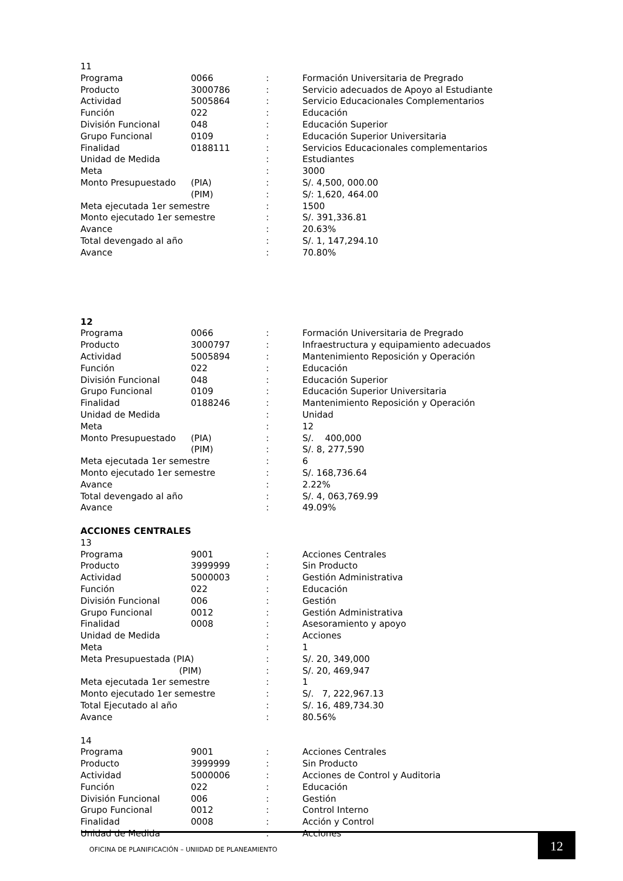11
| Programa | 0066 | : | Formación Universitaria de Pregrado |
| Producto | 3000786 | : | Servicio adecuados de Apoyo al Estudiante |
| Actividad | 5005864 | : | Servicio Educacionales Complementarios |
| Función | 022 | : | Educación |
| División Funcional | 048 | : | Educación Superior |
| Grupo Funcional | 0109 | : | Educación Superior Universitaria |
| Finalidad | 0188111 | : | Servicios Educacionales complementarios |
| Unidad de Medida | | : | Estudiantes |
| Meta | | : | 3000 |
| Monto Presupuestado | (PIA) | : | S/. 4,500, 000.00 |
| | (PIM) | : | S/: 1,620, 464.00 |
| Meta ejecutada 1er semestre | | : | 1500 |
| Monto ejecutado 1er semestre | | : | S/. 391,336.81 |
| Avance | | : | 20.63% |
| Total devengado al año | | : | S/. 1, 147,294.10 |
| Avance | | : | 70.80% |
12
| Programa | 0066 | : | Formación Universitaria de Pregrado |
| Producto | 3000797 | : | Infraestructura y equipamiento adecuados |
| Actividad | 5005894 | : | Mantenimiento Reposición y Operación |
| Función | 022 | : | Educación |
| División Funcional | 048 | : | Educación Superior |
| Grupo Funcional | 0109 | : | Educación Superior Universitaria |
| Finalidad | 0188246 | : | Mantenimiento Reposición y Operación |
| Unidad de Medida | | : | Unidad |
| Meta | | : | 12 |
| Monto Presupuestado | (PIA) | : | S/. 400,000 |
| | (PIM) | : | S/. 8, 277,590 |
| Meta ejecutada 1er semestre | | : | 6 |
| Monto ejecutado 1er semestre | | : | S/. 168,736.64 |
| Avance | | : | 2.22% |
| Total devengado al año | | : | S/. 4, 063,769.99 |
| Avance | | : | 49.09% |
ACCIONES CENTRALES
13
| Programa | 9001 | : | Acciones Centrales |
| Producto | 3999999 | : | Sin Producto |
| Actividad | 5000003 | : | Gestión Administrativa |
| Función | 022 | : | Educación |
| División Funcional | 006 | : | Gestión |
| Grupo Funcional | 0012 | : | Gestión Administrativa |
| Finalidad | 0008 | : | Asesoramiento y apoyo |
| Unidad de Medida | | : | Acciones |
| Meta | | : | 1 |
| Meta Presupuestada (PIA) | | : | S/. 20, 349,000 |
| (PIM) | | : | S/. 20, 469,947 |
| Meta ejecutada 1er semestre | | : | 1 |
| Monto ejecutado 1er semestre | | : | S/. 7, 222,967.13 |
| Total Ejecutado al año | | : | S/. 16, 489,734.30 |
| Avance | | : | 80.56% |
14
| Programa | 9001 | : | Acciones Centrales |
| Producto | 3999999 | : | Sin Producto |
| Actividad | 5000006 | : | Acciones de Control y Auditoria |
| Función | 022 | : | Educación |
| División Funcional | 006 | : | Gestión |
| Grupo Funcional | 0012 | : | Control Interno |
| Finalidad | 0008 | : | Acción y Control |
| Unidad de Medida | | : | Acciones |
OFICINA DE PLANIFICACIÓN – UNIIDAD DE PLANEAMIENTO
12